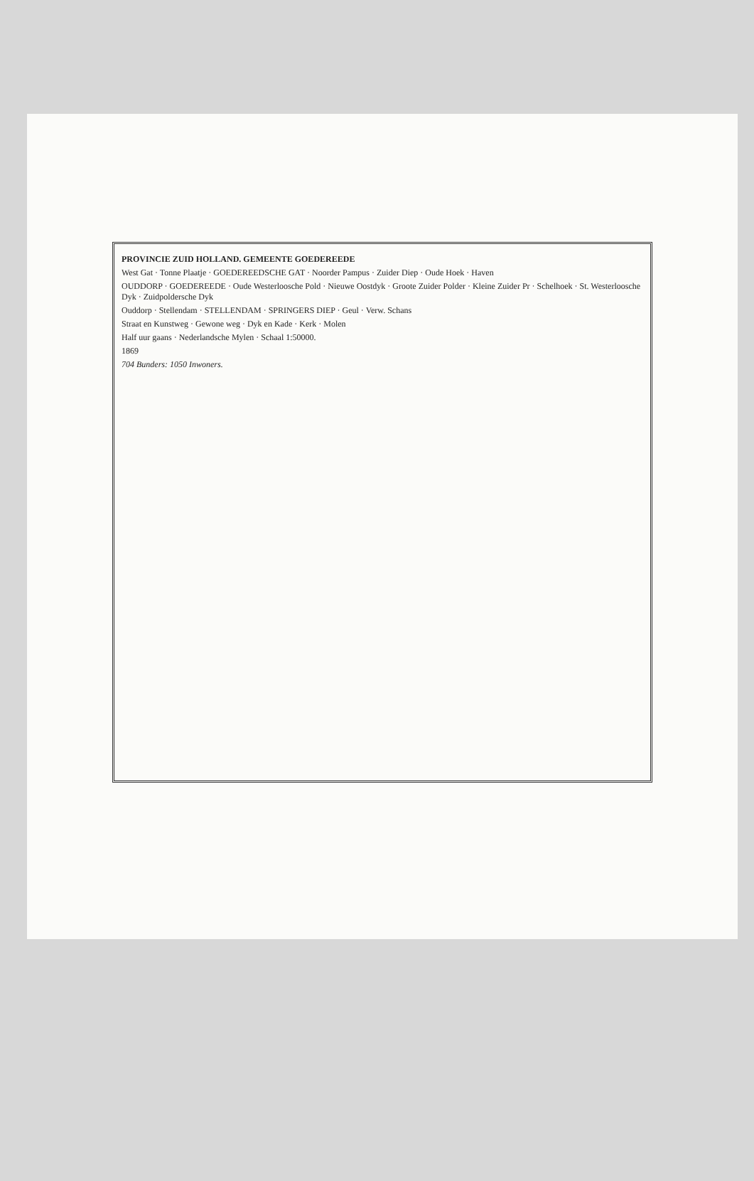PROVINCIE ZUID HOLLAND. GEMEENTE GOEDEREEDE
West Gat · Tonne Plaatje · GOEDEREEDSCHE GAT · Noorder Pampus · Zuider Diep · Oude Hoek · Haven
OUDDORP · GOEDEREEDE · Oude Westerloosche Pold · Nieuwe Oostdyk · Groote Zuider Polder · Kleine Zuider Pr · Schelhoek · St. Westerloosche Dyk · Zuidpoldersche Dyk
Ouddorp · Stellendam · STELLENDAM · SPRINGERS DIEP · Geul · Verw. Schans
Straat en Kunstweg · Gewone weg · Dyk en Kade · Kerk · Molen
Half uur gaans · Nederlandsche Mylen · Schaal 1:50000.
1869
704 Bunders: 1050 Inwoners.